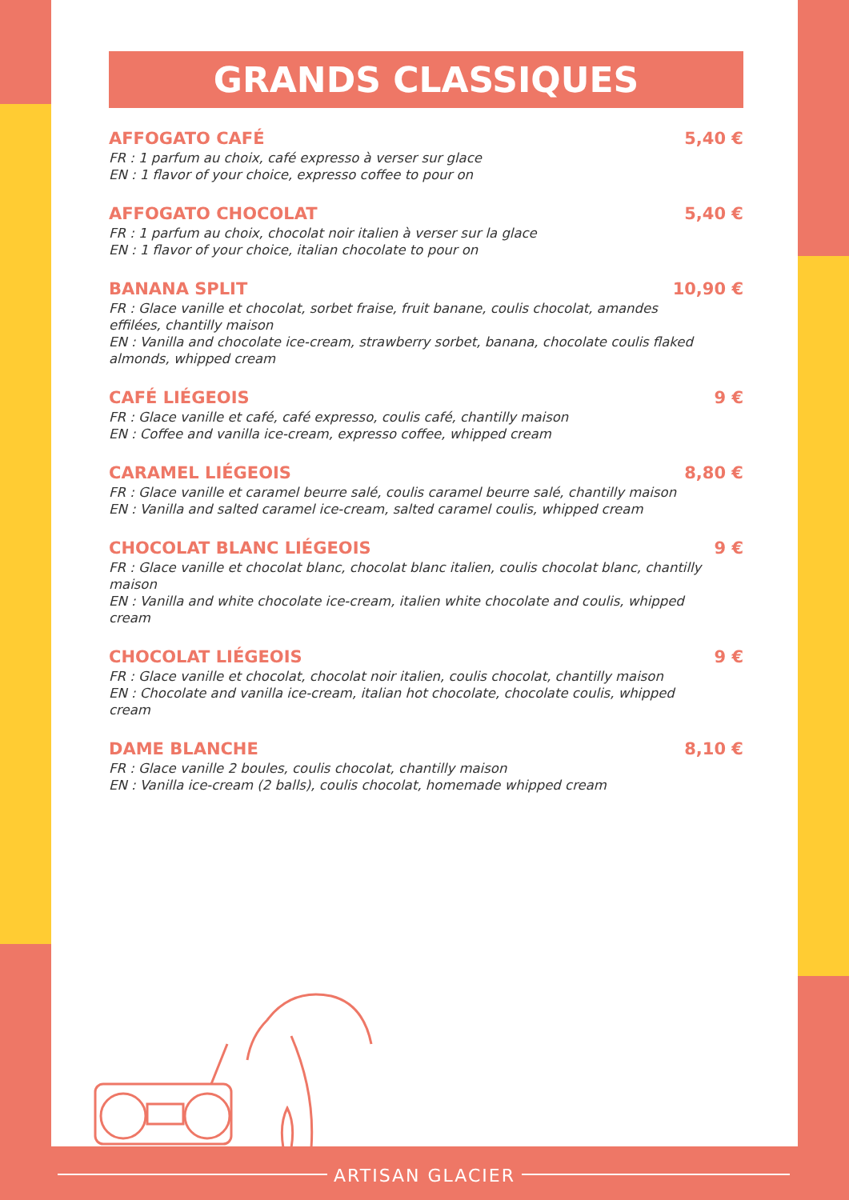GRANDS CLASSIQUES
AFFOGATO CAFÉ 5,40 €
FR : 1 parfum au choix, café expresso à verser sur glace
EN : 1 flavor of your choice, expresso coffee to pour on
AFFOGATO CHOCOLAT 5,40 €
FR : 1 parfum au choix, chocolat noir italien à verser sur la glace
EN : 1 flavor of your choice, italian chocolate to pour on
BANANA SPLIT 10,90 €
FR : Glace vanille et chocolat, sorbet fraise, fruit banane, coulis chocolat, amandes effilées, chantilly maison
EN : Vanilla and chocolate ice-cream, strawberry sorbet, banana, chocolate coulis flaked almonds, whipped cream
CAFÉ LIÉGEOIS 9 €
FR : Glace vanille et café, café expresso, coulis café, chantilly maison
EN : Coffee and vanilla ice-cream, expresso coffee, whipped cream
CARAMEL LIÉGEOIS 8,80 €
FR : Glace vanille et caramel beurre salé, coulis caramel beurre salé, chantilly maison
EN : Vanilla and salted caramel ice-cream, salted caramel coulis, whipped cream
CHOCOLAT BLANC LIÉGEOIS 9 €
FR : Glace vanille et chocolat blanc, chocolat blanc italien, coulis chocolat blanc, chantilly maison
EN : Vanilla and white chocolate ice-cream, italien white chocolate and coulis, whipped cream
CHOCOLAT LIÉGEOIS 9 €
FR : Glace vanille et chocolat, chocolat noir italien, coulis chocolat, chantilly maison
EN : Chocolate and vanilla ice-cream, italian hot chocolate, chocolate coulis, whipped cream
DAME BLANCHE 8,10 €
FR : Glace vanille 2 boules, coulis chocolat, chantilly maison
EN : Vanilla ice-cream (2 balls), coulis chocolat, homemade whipped cream
ARTISAN GLACIER